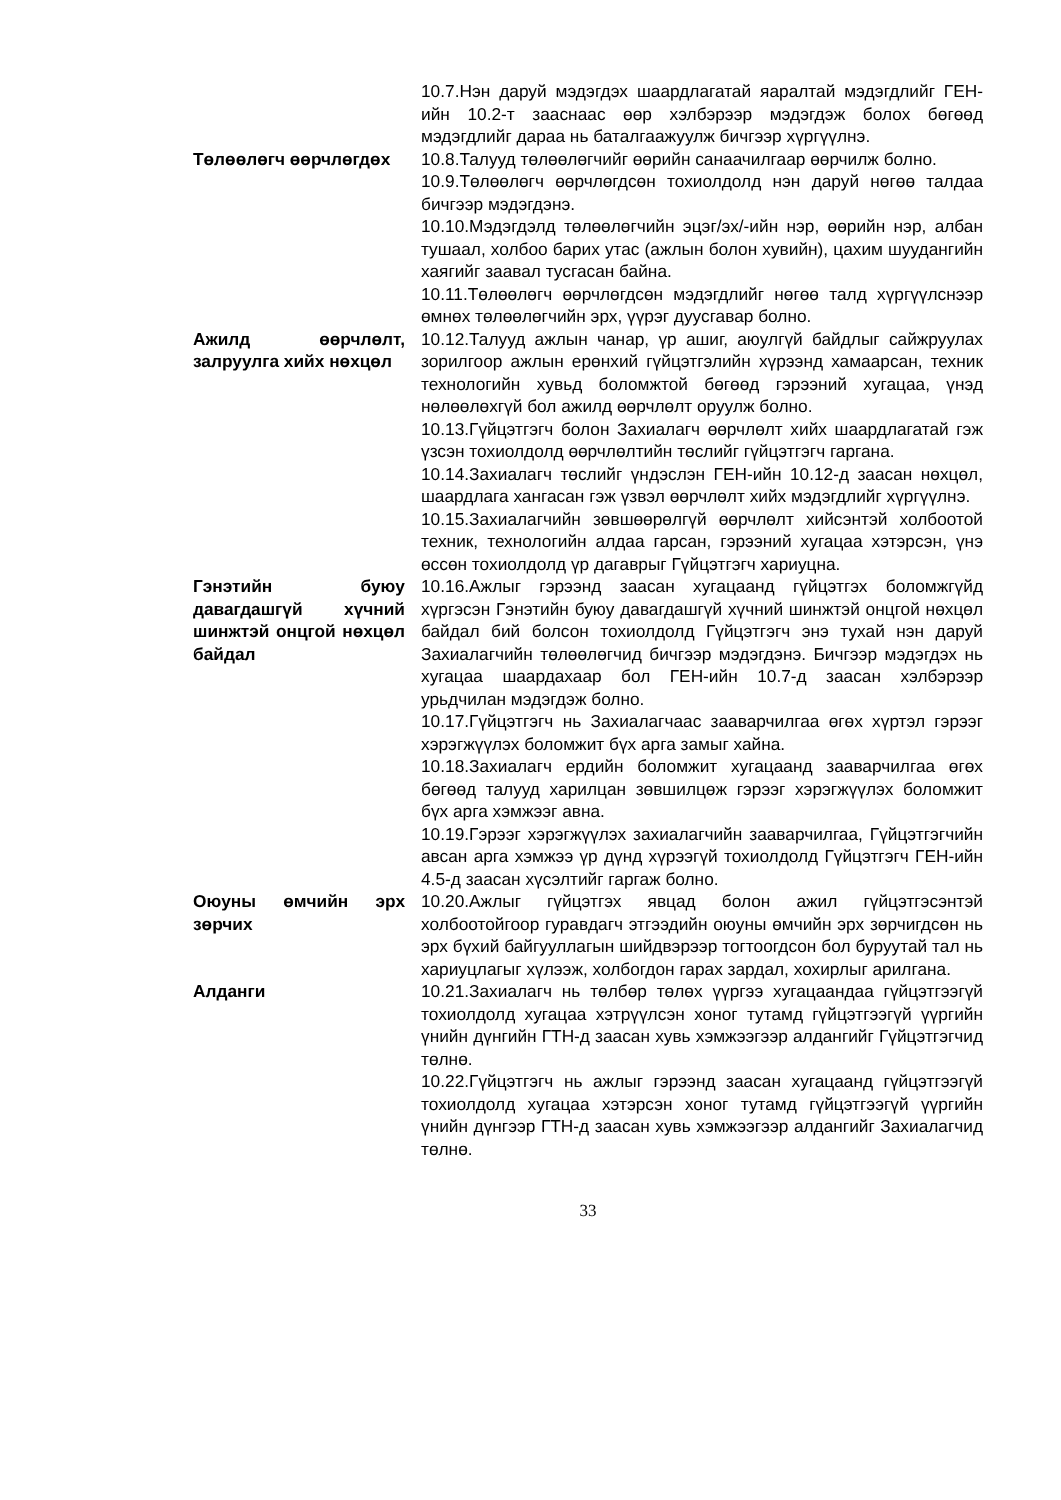10.7.Нэн даруй мэдэгдэх шаардлагатай яаралтай мэдэгдлийг ГЕН-ийн 10.2-т заасн­аас өөр хэлбэрээр мэдэгдэж болох бөгөөд мэдэгдлийг дараа нь баталгаажуулж бичгээр хүргүүлнэ.
Төлөөлөгч өөрчлөгдөх 10.8.Талууд төлөөлөгчийг өөрийн санаачилгаар өөрчилж болно.
10.9.Төлөөлөгч өөрчлөгдсөн тохиолдолд нэн даруй нөгөө талдаа бичгээр мэдэгдэнэ.
10.10.Мэдэгдэлд төлөөлөгчийн эцэг/эх/-ийн нэр, өөрийн нэр, албан тушаал, холбоо барих утас (ажлын болон хувийн), цахим шуудангийн хаягийг заавал тусгасан байна.
10.11.Төлөөлөгч өөрчлөгдсөн мэдэгдлийг нөгөө талд хүргүүлснээр өмнөх төлөөлөгчийн эрх, үүрэг дуусгавар болно.
Ажилд өөрчлөлт, залруулга хийх нөхцөл
10.12.Талууд ажлын чанар, үр ашиг, аюулгүй байдлыг сайжруулах зорилгоор ажлын ерөнхий гүйцэтгэлийн хүрээнд хамаарсан, техник технологийн хувьд боломжтой бөгөөд гэрээний хугацаа, үнэд нөлөөлөхгүй бол ажилд өөрчлөлт оруулж болно.
10.13.Гүйцэтгэгч болон Захиалагч өөрчлөлт хийх шаардлагатай гэж үзсэн тохиолдолд өөрчлөлтийн төслийг гүйцэтгэгч гаргана.
10.14.Захиалагч төслийг үндэслэн ГЕН-ийн 10.12-д заасан нөхцөл, шаардлага хангасан гэж үзвэл өөрчлөлт хийх мэдэгдлийг хүргүүлнэ.
10.15.Захиалагчийн зөвшөөрөлгүй өөрчлөлт хийсэнтэй холбоотой техник, технологийн алдаа гарсан, гэрээний хугацаа хэтэрсэн, үнэ өссөн тохиолдолд үр дагаврыг Гүйцэтгэгч хариуцна.
Гэнэтийн буюу давагдашгүй хүчний шинжтэй онцгой нөхцөл байдал
10.16.Ажлыг гэрээнд заасан хугацаанд гүйцэтгэх боломжгүйд хүргэсэн Гэнэтийн буюу давагдашгүй хүчний шинжтэй онцгой нөхцөл байдал бий болсон тохиолдолд Гүйцэтгэгч энэ тухай нэн даруй Захиалагчийн төлөөлөгчид бичгээр мэдэгдэнэ. Бичгээр мэдэгдэх нь хугацаа шаардахаар бол ГЕН-ийн 10.7-д заасан хэлбэрээр урьдчилан мэдэгдэж болно.
10.17.Гүйцэтгэгч нь Захиалагчаас зааварчилгаа өгөх хүртэл гэрээг хэрэгжүүлэх боломжит бүх арга замыг хайна.
10.18.Захиалагч ердийн боломжит хугацаанд зааварчилгаа өгөх бөгөөд талууд харилцан зөвшилцөж гэрээг хэрэгжүүлэх боломжит бүх арга хэмжээг авна.
10.19.Гэрээг хэрэгжүүлэх захиалагчийн зааварчилгаа, Гүйцэтгэгчийн авсан арга хэмжээ үр дүнд хүрээгүй тохиолдолд Гүйцэтгэгч ГЕН-ийн 4.5-д заасан хүсэлтийг гаргаж болно.
Оюуны өмчийн эрх зөрчих
10.20.Ажлыг гүйцэтгэх явцад болон ажил гүйцэтгэсэнтэй холбоотойгоор гуравдагч этгээдийн оюуны өмчийн эрх зөрчигдсөн нь эрх бүхий байгууллагын шийдвэрээр тогтоогдсон бол буруутай тал нь хариуцлагыг хүлээж, холбогдон гарах зардал, хохирлыг арилгана.
Алданги 10.21.Захиалагч нь төлбөр төлөх үүргээ хугацаандаа гүйцэтгээгүй тохиолдолд хугацаа хэтрүүлсэн хоног тутамд гүйцэтгээгүй үүргийн үнийн дүнгийн ГТН-д заасан хувь хэмжээгээр алдангийг Гүйцэтгэгчид төлнө.
10.22.Гүйцэтгэгч нь ажлыг гэрээнд заасан хугацаанд гүйцэтгээгүй тохиолдолд хугацаа хэтэрсэн хоног тутамд гүйцэтгээгүй үүргийн үнийн дүнгээр ГТН-д заасан хувь хэмжээгээр алдангийг Захиалагчид төлнө.
33